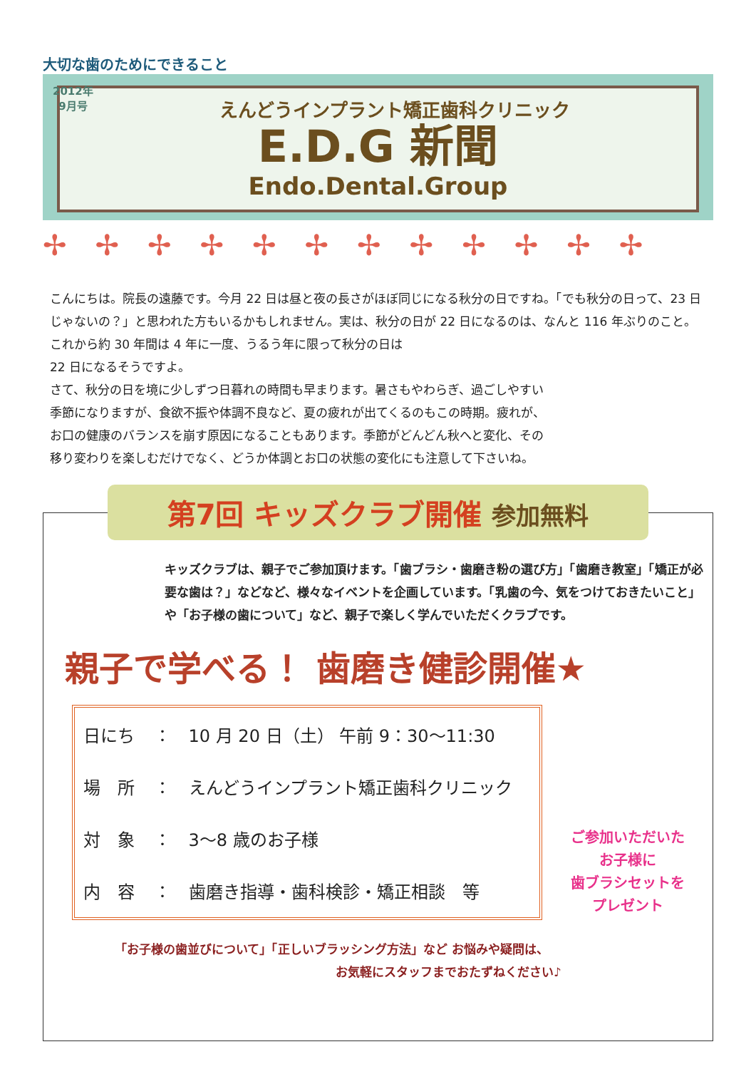大切な歯のためにできること
2012年
9月号
えんどうインプラント矯正歯科クリニック
E.D.G 新聞
Endo.Dental.Group
✢✢✢✢✢✢✢✢✢✢✢✢
こんにちは。院長の遠藤です。今月 22 日は昼と夜の長さがほぼ同じになる秋分の日ですね。「でも秋分の日って、23 日じゃないの？」と思われた方もいるかもしれません。実は、秋分の日が 22 日になるのは、なんと 116 年ぶりのこと。これから約 30 年間は 4 年に一度、うるう年に限って秋分の日は
22 日になるそうですよ。
さて、秋分の日を境に少しずつ日暮れの時間も早まります。暑さもやわらぎ、過ごしやすい季節になりますが、食欲不振や体調不良など、夏の疲れが出てくるのもこの時期。疲れが、お口の健康のバランスを崩す原因になることもあります。季節がどんどん秋へと変化、その移り変わりを楽しむだけでなく、どうか体調とお口の状態の変化にも注意して下さいね。
第7回 キッズクラブ開催 参加無料
キッズクラブは、親子でご参加頂けます。「歯ブラシ・歯磨き粉の選び方」「歯磨き教室」「矯正が必要な歯は？」などなど、様々なイベントを企画しています。「乳歯の今、気をつけておきたいこと」や「お子様の歯について」など、親子で楽しく学んでいただくクラブです。
親子で学べる！ 歯磨き健診開催★
| 日にち | ： | 10 月 20 日（土） 午前 9：30～11:30 |
| 場 所 | ： | えんどうインプラント矯正歯科クリニック |
| 対 象 | ： | 3～8 歳のお子様 |
| 内 容 | ： | 歯磨き指導・歯科検診・矯正相談 等 |
ご参加いただいた
お子様に
歯ブラシセットを
プレゼント
「お子様の歯並びについて」「正しいブラッシング方法」など お悩みや疑問は、
お気軽にスタッフまでおたずねください♪